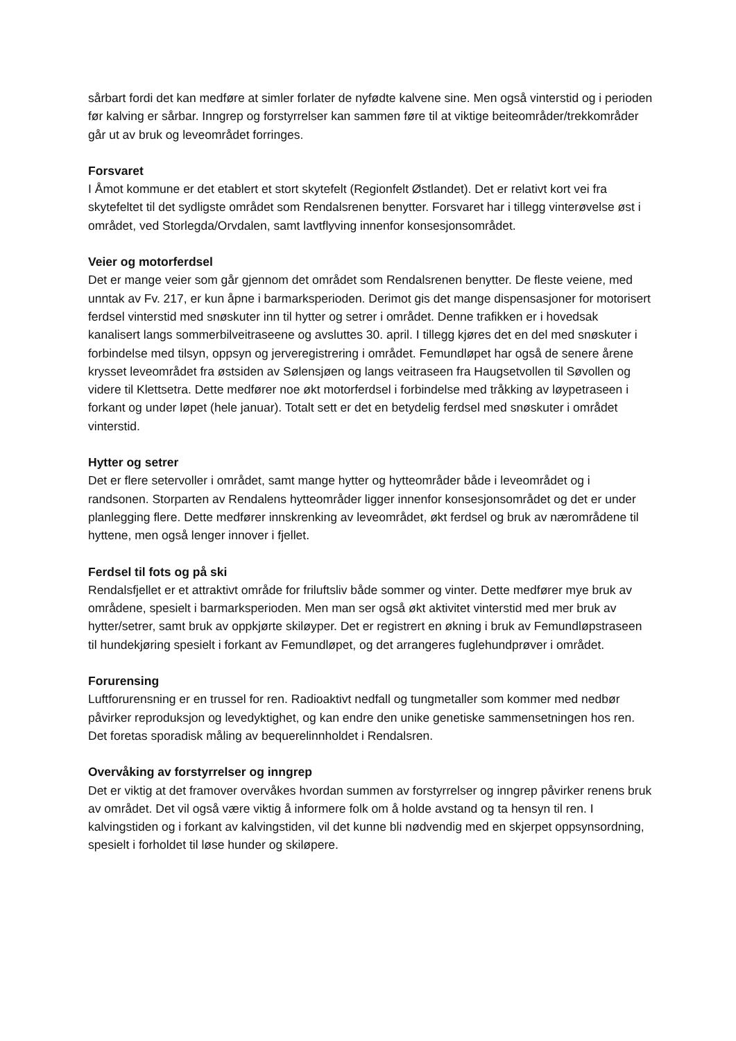sårbart fordi det kan medføre at simler forlater de nyfødte kalvene sine. Men også vinterstid og i perioden før kalving er sårbar. Inngrep og forstyrrelser kan sammen føre til at viktige beiteområder/trekkområder går ut av bruk og leveområdet forringes.
Forsvaret
I Åmot kommune er det etablert et stort skytefelt (Regionfelt Østlandet). Det er relativt kort vei fra skytefeltet til det sydligste området som Rendalsrenen benytter. Forsvaret har i tillegg vinterøvelse øst i området, ved Storlegda/Orvdalen, samt lavtflyving innenfor konsesjonsområdet.
Veier og motorferdsel
Det er mange veier som går gjennom det området som Rendalsrenen benytter. De fleste veiene, med unntak av Fv. 217, er kun åpne i barmarksperioden. Derimot gis det mange dispensasjoner for motorisert ferdsel vinterstid med snøskuter inn til hytter og setrer i området. Denne trafikken er i hovedsak kanalisert langs sommerbilveitraseene og avsluttes 30. april. I tillegg kjøres det en del med snøskuter i forbindelse med tilsyn, oppsyn og jerveregistrering i området. Femundløpet har også de senere årene krysset leveområdet fra østsiden av Sølensjøen og langs veitraseen fra Haugsetvollen til Søvollen og videre til Klettsetra. Dette medfører noe økt motorferdsel i forbindelse med tråkking av løypetraseen i forkant og under løpet (hele januar). Totalt sett er det en betydelig ferdsel med snøskuter i området vinterstid.
Hytter og setrer
Det er flere setervoller i området, samt mange hytter og hytteområder både i leveområdet og i randsonen. Storparten av Rendalens hytteområder ligger innenfor konsesjonsområdet og det er under planlegging flere. Dette medfører innskrenking av leveområdet, økt ferdsel og bruk av nærområdene til hyttene, men også lenger innover i fjellet.
Ferdsel til fots og på ski
Rendalsfjellet er et attraktivt område for friluftsliv både sommer og vinter. Dette medfører mye bruk av områdene, spesielt i barmarksperioden. Men man ser også økt aktivitet vinterstid med mer bruk av hytter/setrer, samt bruk av oppkjørte skiløyper. Det er registrert en økning i bruk av Femundløpstraseen til hundekjøring spesielt i forkant av Femundløpet, og det arrangeres fuglehundprøver i området.
Forurensing
Luftforurensning er en trussel for ren. Radioaktivt nedfall og tungmetaller som kommer med nedbør påvirker reproduksjon og levedyktighet, og kan endre den unike genetiske sammensetningen hos ren. Det foretas sporadisk måling av bequerelinnholdet i Rendalsren.
Overvåking av forstyrrelser og inngrep
Det er viktig at det framover overvåkes hvordan summen av forstyrrelser og inngrep påvirker renens bruk av området. Det vil også være viktig å informere folk om å holde avstand og ta hensyn til ren. I kalvingstiden og i forkant av kalvingstiden, vil det kunne bli nødvendig med en skjerpet oppsynsordning, spesielt i forholdet til løse hunder og skiløpere.